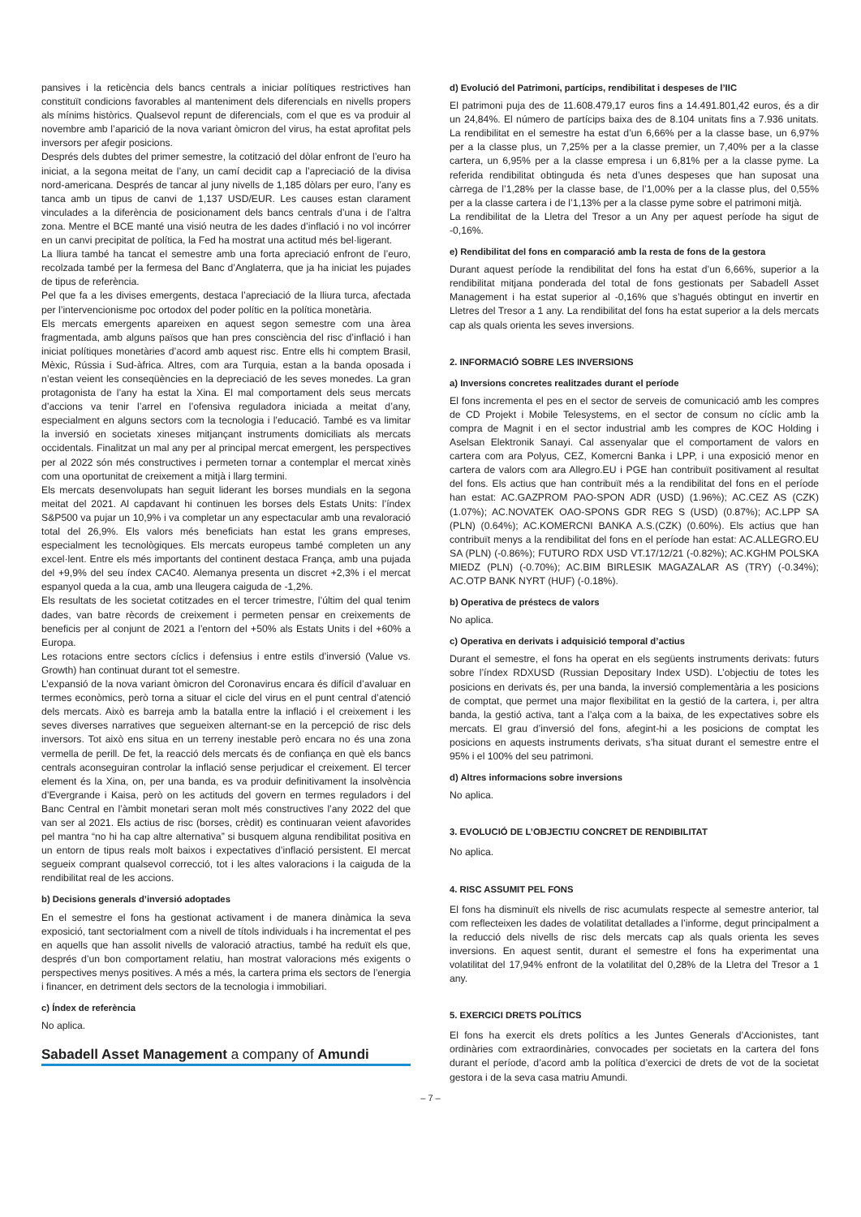pansives i la reticència dels bancs centrals a iniciar polítiques restrictives han constituït condicions favorables al manteniment dels diferencials en nivells propers als mínims històrics. Qualsevol repunt de diferencials, com el que es va produir al novembre amb l’aparició de la nova variant òmicron del virus, ha estat aprofitat pels inversors per afegir posicions.
Després dels dubtes del primer semestre, la cotització del dòlar enfront de l’euro ha iniciat, a la segona meitat de l’any, un camí decidit cap a l’apreciació de la divisa nord-americana. Després de tancar al juny nivells de 1,185 dòlars per euro, l’any es tanca amb un tipus de canvi de 1,137 USD/EUR. Les causes estan clarament vinculades a la diferència de posicionament dels bancs centrals d’una i de l’altra zona. Mentre el BCE manté una visió neutra de les dades d’inflació i no vol incórrer en un canvi precipitat de política, la Fed ha mostrat una actitud més bel·ligerant.
La lliura també ha tancat el semestre amb una forta apreciació enfront de l’euro, recolzada també per la fermesa del Banc d’Anglaterra, que ja ha iniciat les pujades de tipus de referència.
Pel que fa a les divises emergents, destaca l’apreciació de la lliura turca, afectada per l’intervencionisme poc ortodox del poder polític en la política monetària.
Els mercats emergents apareixen en aquest segon semestre com una àrea fragmentada, amb alguns països que han pres consciència del risc d’inflació i han iniciat polítiques monetàries d’acord amb aquest risc. Entre ells hi comptem Brasil, Mèxic, Rússia i Sud-àfrica. Altres, com ara Turquia, estan a la banda oposada i n’estan veient les conseqüències en la depreciació de les seves monedes. La gran protagonista de l’any ha estat la Xina. El mal comportament dels seus mercats d’accions va tenir l’arrel en l’ofensiva reguladora iniciada a meitat d’any, especialment en alguns sectors com la tecnologia i l’educació. També es va limitar la inversió en societats xineses mitjançant instruments domiciliats als mercats occidentals. Finalitzat un mal any per al principal mercat emergent, les perspectives per al 2022 són més constructives i permeten tornar a contemplar el mercat xinès com una oportunitat de creixement a mitjà i llarg termini.
Els mercats desenvolupats han seguit liderant les borses mundials en la segona meitat del 2021. Al capdavant hi continuen les borses dels Estats Units: l’índex S&P500 va pujar un 10,9% i va completar un any espectacular amb una revaloració total del 26,9%. Els valors més beneficiats han estat les grans empreses, especialment les tecnològiques. Els mercats europeus també completen un any excel·lent. Entre els més importants del continent destaca França, amb una pujada del +9,9% del seu índex CAC40. Alemanya presenta un discret +2,3% i el mercat espanyol queda a la cua, amb una lleugera caiguda de -1,2%.
Els resultats de les societat cotitzades en el tercer trimestre, l’últim del qual tenim dades, van batre rècords de creixement i permeten pensar en creixements de beneficis per al conjunt de 2021 a l’entorn del +50% als Estats Units i del +60% a Europa.
Les rotacions entre sectors cíclics i defensius i entre estils d’inversió (Value vs. Growth) han continuat durant tot el semestre.
L’expansió de la nova variant òmicron del Coronavirus encara és difícil d’avaluar en termes econòmics, però torna a situar el cicle del virus en el punt central d’atenció dels mercats. Això es barreja amb la batalla entre la inflació i el creixement i les seves diverses narratives que segueixen alternant-se en la percepció de risc dels inversors. Tot això ens situa en un terreny inestable però encara no és una zona vermella de perill. De fet, la reacció dels mercats és de confiança en què els bancs centrals aconseguiran controlar la inflació sense perjudicar el creixement. El tercer element és la Xina, on, per una banda, es va produir definitivament la insolvència d’Evergrande i Kaisa, però on les actituds del govern en termes reguladors i del Banc Central en l’àmbit monetari seran molt més constructives l’any 2022 del que van ser al 2021. Els actius de risc (borses, crèdit) es continuaran veient afavorides pel mantra “no hi ha cap altre alternativa” si busquem alguna rendibilitat positiva en un entorn de tipus reals molt baixos i expectatives d’inflació persistent. El mercat segueix comprant qualsevol correcció, tot i les altes valoracions i la caiguda de la rendibilitat real de les accions.
b) Decisions generals d’inversió adoptades
En el semestre el fons ha gestionat activament i de manera dinàmica la seva exposició, tant sectorialment com a nivell de títols individuals i ha incrementat el pes en aquells que han assolit nivells de valoració atractius, també ha reduït els que, després d’un bon comportament relatiu, han mostrat valoracions més exigents o perspectives menys positives. A més a més, la cartera prima els sectors de l’energia i financer, en detriment dels sectors de la tecnologia i immobiliari.
c) Índex de referència
No aplica.
Sabadell Asset Management a company of Amundi
d) Evolució del Patrimoni, partícips, rendibilitat i despeses de l’IIC
El patrimoni puja des de 11.608.479,17 euros fins a 14.491.801,42 euros, és a dir un 24,84%. El número de partícips baixa des de 8.104 unitats fins a 7.936 unitats. La rendibilitat en el semestre ha estat d’un 6,66% per a la classe base, un 6,97% per a la classe plus, un 7,25% per a la classe premier, un 7,40% per a la classe cartera, un 6,95% per a la classe empresa i un 6,81% per a la classe pyme. La referida rendibilitat obtinguda és neta d’unes despeses que han suposat una càrrega de l’1,28% per la classe base, de l’1,00% per a la classe plus, del 0,55% per a la classe cartera i de l’1,13% per a la classe pyme sobre el patrimoni mitjà.
La rendibilitat de la Lletra del Tresor a un Any per aquest període ha sigut de -0,16%.
e) Rendibilitat del fons en comparació amb la resta de fons de la gestora
Durant aquest període la rendibilitat del fons ha estat d’un 6,66%, superior a la rendibilitat mitjana ponderada del total de fons gestionats per Sabadell Asset Management i ha estat superior al -0,16% que s’hagués obtingut en invertir en Lletres del Tresor a 1 any. La rendibilitat del fons ha estat superior a la dels mercats cap als quals orienta les seves inversions.
2. INFORMACIÓ SOBRE LES INVERSIONS
a) Inversions concretes realitzades durant el període
El fons incrementa el pes en el sector de serveis de comunicació amb les compres de CD Projekt i Mobile Telesystems, en el sector de consum no cíclic amb la compra de Magnit i en el sector industrial amb les compres de KOC Holding i Aselsan Elektronik Sanayi. Cal assenyalar que el comportament de valors en cartera com ara Polyus, CEZ, Komercni Banka i LPP, i una exposició menor en cartera de valors com ara Allegro.EU i PGE han contribuït positivament al resultat del fons. Els actius que han contribuït més a la rendibilitat del fons en el període han estat: AC.GAZPROM PAO-SPON ADR (USD) (1.96%); AC.CEZ AS (CZK) (1.07%); AC.NOVATEK OAO-SPONS GDR REG S (USD) (0.87%); AC.LPP SA (PLN) (0.64%); AC.KOMERCNI BANKA A.S.(CZK) (0.60%). Els actius que han contribuït menys a la rendibilitat del fons en el període han estat: AC.ALLEGRO.EU SA (PLN) (-0.86%); FUTURO RDX USD VT.17/12/21 (-0.82%); AC.KGHM POLSKA MIEDZ (PLN) (-0.70%); AC.BIM BIRLESIK MAGAZALAR AS (TRY) (-0.34%); AC.OTP BANK NYRT (HUF) (-0.18%).
b) Operativa de préstecs de valors
No aplica.
c) Operativa en derivats i adquisició temporal d’actius
Durant el semestre, el fons ha operat en els següents instruments derivats: futurs sobre l’índex RDXUSD (Russian Depositary Index USD). L’objectiu de totes les posicions en derivats és, per una banda, la inversió complementària a les posicions de comptat, que permet una major flexibilitat en la gestió de la cartera, i, per altra banda, la gestió activa, tant a l’alça com a la baixa, de les expectatives sobre els mercats. El grau d’inversió del fons, afegint-hi a les posicions de comptat les posicions en aquests instruments derivats, s’ha situat durant el semestre entre el 95% i el 100% del seu patrimoni.
d) Altres informacions sobre inversions
No aplica.
3. EVOLUCIÓ DE L’OBJECTIU CONCRET DE RENDIBILITAT
No aplica.
4. RISC ASSUMIT PEL FONS
El fons ha disminuït els nivells de risc acumulats respecte al semestre anterior, tal com reflecteixen les dades de volatilitat detallades a l’informe, degut principalment a la reducció dels nivells de risc dels mercats cap als quals orienta les seves inversions. En aquest sentit, durant el semestre el fons ha experimentat una volatilitat del 17,94% enfront de la volatilitat del 0,28% de la Lletra del Tresor a 1 any.
5. EXERCICI DRETS POLÍTICS
El fons ha exercit els drets polítics a les Juntes Generals d’Accionistes, tant ordinàries com extraordinàries, convocades per societats en la cartera del fons durant el període, d’acord amb la política d’exercici de drets de vot de la societat gestora i de la seva casa matriu Amundi.
– 7 –